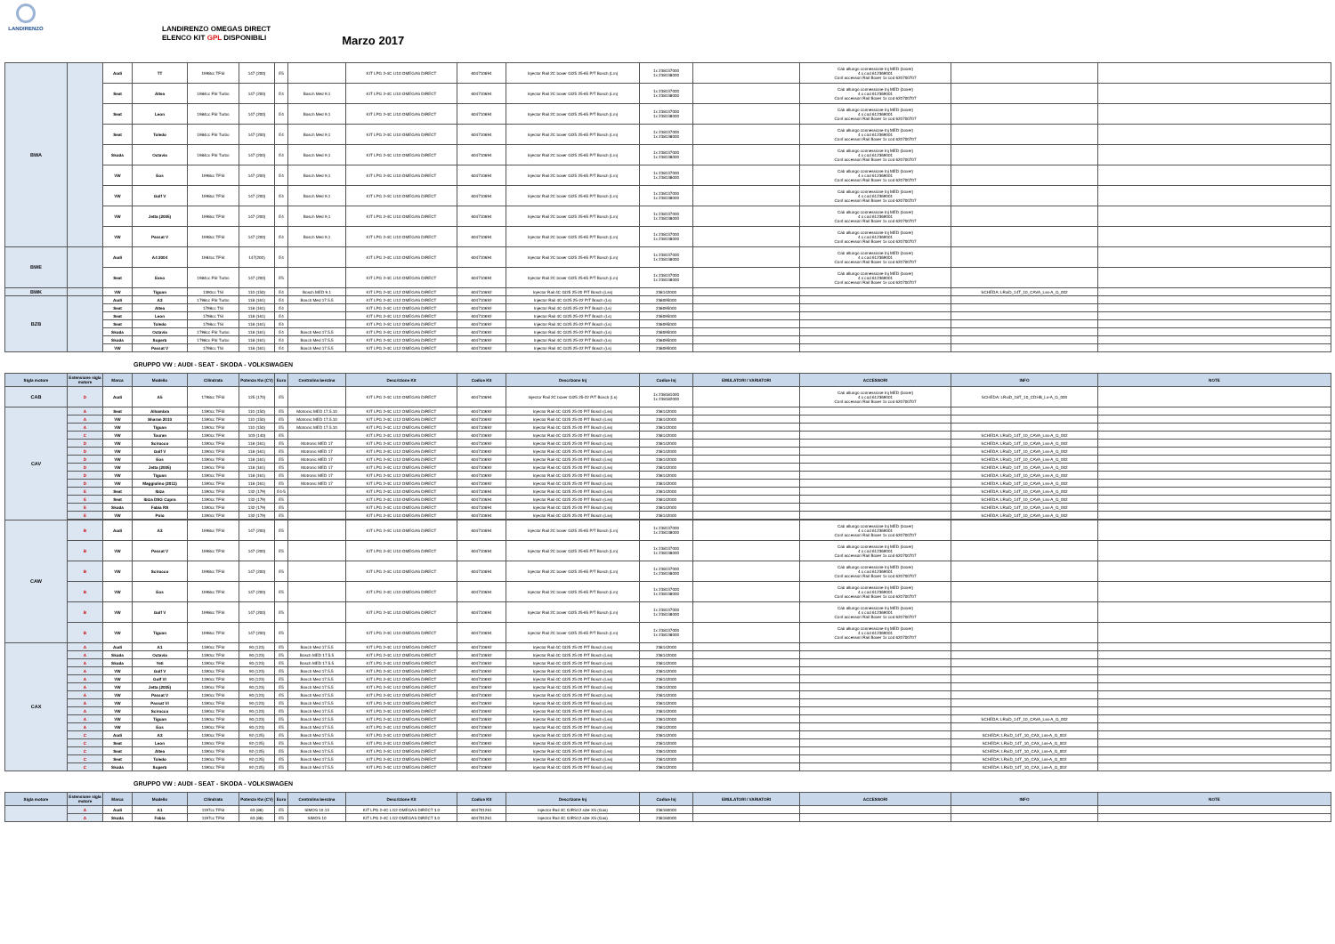LANDIRENZO
LANDIRENZO OMEGAS DIRECT
ELENCO KIT GPL DISPONIBILI
Marzo 2017
| BWA | | Audi | TT | 1998cc TFSI | 147 (200) | E5 | | KIT LPG 2-4C LI10 OMEGAS DIRECT | 604710694 | Injector Rail 2C boxer GI25 25-65 P/T Bosch (Lm) | 1x 238137000 1x 238138000 | | Cab allungo connessione Inj MED (boxer) 4 x cod 612369001 Conf accessori Rail Boxer 1x cod 620700707 | | |
| | | Seat | Altea | 1984cc FSI Turbo | 147 (200) | E4 | Bosch Med 9,1 | KIT LPG 2-4C LI10 OMEGAS DIRECT | 604710694 | Injector Rail 2C boxer GI25 25-65 P/T Bosch (Lm) | 1x 238137000 1x 238138000 | | Cab allungo connessione Inj MED (boxer) 4 x cod 612369001 Conf accessori Rail Boxer 1x cod 620700707 | | |
| | | Seat | Leon | 1984cc FSI Turbo | 147 (200) | E4 | Bosch Med 9,1 | KIT LPG 2-4C LI10 OMEGAS DIRECT | 604710694 | Injector Rail 2C boxer GI25 25-65 P/T Bosch (Lm) | 1x 238137000 1x 238138000 | | Cab allungo connessione Inj MED (boxer) 4 x cod 612369001 Conf accessori Rail Boxer 1x cod 620700707 | | |
| | | Seat | Toledo | 1984cc FSI Turbo | 147 (200) | E4 | Bosch Med 9,1 | KIT LPG 2-4C LI10 OMEGAS DIRECT | 604710694 | Injector Rail 2C boxer GI25 25-65 P/T Bosch (Lm) | 1x 238137000 1x 238138000 | | Cab allungo connessione Inj MED (boxer) 4 x cod 612369001 Conf accessori Rail Boxer 1x cod 620700707 | | |
| | | Skoda | Octavia | 1984cc FSI Turbo | 147 (200) | E4 | Bosch Med 9,1 | KIT LPG 2-4C LI10 OMEGAS DIRECT | 604710694 | Injector Rail 2C boxer GI25 25-65 P/T Bosch (Lm) | 1x 238137000 1x 238138000 | | Cab allungo connessione Inj MED (boxer) 4 x cod 612369001 Conf accessori Rail Boxer 1x cod 620700707 | | |
| | | VW | Eos | 1998cc TFSI | 147 (200) | E4 | Bosch Med 9,1 | KIT LPG 2-4C LI10 OMEGAS DIRECT | 604710694 | Injector Rail 2C boxer GI25 25-65 P/T Bosch (Lm) | 1x 238137000 1x 238138000 | | Cab allungo connessione Inj MED (boxer) 4 x cod 612369001 Conf accessori Rail Boxer 1x cod 620700707 | | |
| | | VW | Golf V | 1998cc TFSI | 147 (200) | E4 | Bosch Med 9,1 | KIT LPG 2-4C LI10 OMEGAS DIRECT | 604710694 | Injector Rail 2C boxer GI25 25-65 P/T Bosch (Lm) | 1x 238137000 1x 238138000 | | Cab allungo connessione Inj MED (boxer) 4 x cod 612369001 Conf accessori Rail Boxer 1x cod 620700707 | | |
| | | VW | Jetta (2005) | 1998cc TFSI | 147 (200) | E4 | Bosch Med 9,1 | KIT LPG 2-4C LI10 OMEGAS DIRECT | 604710694 | Injector Rail 2C boxer GI25 25-65 P/T Bosch (Lm) | 1x 238137000 1x 238138000 | | Cab allungo connessione Inj MED (boxer) 4 x cod 612369001 Conf accessori Rail Boxer 1x cod 620700707 | | |
| | | VW | Passat V | 1998cc TFSI | 147 (200) | E4 | Bosch Med 9,1 | KIT LPG 2-4C LI10 OMEGAS DIRECT | 604710694 | Injector Rail 2C boxer GI25 25-65 P/T Bosch (Lm) | 1x 238137000 1x 238138000 | | Cab allungo connessione Inj MED (boxer) 4 x cod 612369001 Conf accessori Rail Boxer 1x cod 620700707 | | |
| BWE | | Audi | A4 2004 | 1984cc TFSI | 147(200) | E4 | | KIT LPG 2-4C LI10 OMEGAS DIRECT | 604710694 | Injector Rail 2C boxer GI25 25-65 P/T Bosch (Lm) | 1x 238137000 1x 238138000 | | Cab allungo connessione Inj MED (boxer) 4 x cod 612369001 Conf accessori Rail Boxer 1x cod 620700707 | | |
| | | Seat | Exeo | 1984cc FSI Turbo | 147 (200) | E5 | | KIT LPG 2-4C LI10 OMEGAS DIRECT | 604710694 | Injector Rail 2C boxer GI25 25-65 P/T Bosch (Lm) | 1x 238137000 1x 238138000 | | Cab allungo connessione Inj MED (boxer) 4 x cod 612369001 Conf accessori Rail Boxer 1x cod 620700707 | | |
| BWK | | VW | Tiguan | 1390cc TSI | 110 (150) | E4 | Bosch MED 9.1 | KIT LPG 2-4C LI12 OMEGAS DIRECT | 604710692 | Injector Rail 4C GI25 25-20 P/T Bosch (Lss) | 238142000 | | | SCHEDA: LRxiD_14T_10_CAVA_Lss-A_G_002 | |
| BZB | | Audi | A3 | 1798cc FSI Turbo | 118 (161) | E4 | Bosch Med 17.5.5 | KIT LPG 2-4C LI12 OMEGAS DIRECT | 604710692 | Injector Rail 4C GI25 25-22 P/T Bosch (Ls) | 238095000 | | | | |
| | | Seat | Altea | 1798cc TSI | 118 (161) | E4 | | KIT LPG 2-4C LI12 OMEGAS DIRECT | 604710692 | Injector Rail 4C GI25 25-22 P/T Bosch (Ls) | 238095000 | | | | |
| | | Seat | Leon | 1798cc TSI | 118 (161) | E4 | | KIT LPG 2-4C LI12 OMEGAS DIRECT | 604710692 | Injector Rail 4C GI25 25-22 P/T Bosch (Ls) | 238095000 | | | | |
| | | Seat | Toledo | 1798cc TSI | 118 (161) | E4 | | KIT LPG 2-4C LI12 OMEGAS DIRECT | 604710692 | Injector Rail 4C GI25 25-22 P/T Bosch (Ls) | 238095000 | | | | |
| | | Skoda | Octavia | 1798cc FSI Turbo | 118 (161) | E4 | Bosch Med 17.5.5 | KIT LPG 2-4C LI12 OMEGAS DIRECT | 604710692 | Injector Rail 4C GI25 25-22 P/T Bosch (Ls) | 238095000 | | | | |
| | | Skoda | Superb | 1798cc FSI Turbo | 118 (161) | E4 | Bosch Med 17.5.5 | KIT LPG 2-4C LI12 OMEGAS DIRECT | 604710692 | Injector Rail 4C GI25 25-22 P/T Bosch (Ls) | 238095000 | | | | |
| | | VW | Passat V | 1798cc TSI | 118 (161) | E4 | Bosch Med 17.5.5 | KIT LPG 2-4C LI12 OMEGAS DIRECT | 604710692 | Injector Rail 4C GI25 25-22 P/T Bosch (Ls) | 238095000 | | | | |
GRUPPO VW : AUDI - SEAT - SKODA - VOLKSWAGEN
| Sigla motore | Estensione sigla motore | Marca | Modello | Cilindrata | Potenza Kw (CV) | Euro | Centralina benzina | Descrizione Kit | Codice Kit | Descrizone Inj | Codice Inj | EMULATORI / VARIATORI | ACCESSORI | INFO | NOTE |
| --- | --- | --- | --- | --- | --- | --- | --- | --- | --- | --- | --- | --- | --- | --- | --- |
| CAB | D | Audi | A5 | 1798cc TFSI | 125 (170) | E5 | | KIT LPG 2-4C LI10 OMEGAS DIRECT | 604710694 | Injector Rail 2C boxer GI25 25-22 P/T Bosch (Ls) | 1x 238181000 1x 238182000 | | Cab allungo connessione Inj MED (boxer) 4 x cod 612369001 Conf accessori Rail Boxer 1x cod 620700707 | SCHEDA: LRxiD_18T_10_CDHB_Ls-A_G_000 | |
| CAV | A | Seat | Alhambra | 1390cc TFSI | 110 (150) | E5 | Motronic MED 17.5.10 | KIT LPG 2-4C LI12 OMEGAS DIRECT | 604710692 | Injector Rail 4C GI25 25-20 P/T Bosch (Lss) | 238142000 | | | | |
| | A | VW | Sharan 2010 | 1390cc TFSI | 110 (150) | E5 | Motronic MED 17.5.10 | KIT LPG 2-4C LI12 OMEGAS DIRECT | 604710692 | Injector Rail 4C GI25 25-20 P/T Bosch (Lss) | 238142000 | | | | |
| | A | VW | Tiguan | 1390cc TFSI | 110 (150) | E5 | Motronic MED 17.5.10 | KIT LPG 2-4C LI12 OMEGAS DIRECT | 604710692 | Injector Rail 4C GI25 25-20 P/T Bosch (Lss) | 238142000 | | | | |
| | C | VW | Touran | 1390cc TFSI | 103 (140) | E5 | | KIT LPG 2-4C LI12 OMEGAS DIRECT | 604710692 | Injector Rail 4C GI25 25-20 P/T Bosch (Lss) | 238142000 | | | SCHEDA: LRxiD_14T_10_CAVA_Lss-A_G_002 | |
| | D | VW | Scirocco | 1390cc TFSI | 118 (161) | E5 | Motronic MED 17 | KIT LPG 2-4C LI12 OMEGAS DIRECT | 604710692 | Injector Rail 4C GI25 25-20 P/T Bosch (Lss) | 238142000 | | | SCHEDA: LRxiD_14T_10_CAVA_Lss-A_G_002 | |
| | D | VW | Golf V | 1390cc TFSI | 118 (161) | E5 | Motronic MED 17 | KIT LPG 2-4C LI12 OMEGAS DIRECT | 604710692 | Injector Rail 4C GI25 25-20 P/T Bosch (Lss) | 238142000 | | | SCHEDA: LRxiD_14T_10_CAVA_Lss-A_G_002 | |
| | D | VW | Eos | 1390cc TFSI | 118 (161) | E5 | Motronic MED 17 | KIT LPG 2-4C LI12 OMEGAS DIRECT | 604710692 | Injector Rail 4C GI25 25-20 P/T Bosch (Lss) | 238142000 | | | SCHEDA: LRxiD_14T_10_CAVA_Lss-A_G_002 | |
| | D | VW | Jetta (2005) | 1390cc TFSI | 118 (161) | E5 | Motronic MED 17 | KIT LPG 2-4C LI12 OMEGAS DIRECT | 604710692 | Injector Rail 4C GI25 25-20 P/T Bosch (Lss) | 238142000 | | | SCHEDA: LRxiD_14T_10_CAVA_Lss-A_G_002 | |
| | D | VW | Tiguan | 1390cc TFSI | 118 (161) | E5 | Motronic MED 17 | KIT LPG 2-4C LI12 OMEGAS DIRECT | 604710692 | Injector Rail 4C GI25 25-20 P/T Bosch (Lss) | 238142000 | | | SCHEDA: LRxiD_14T_10_CAVA_Lss-A_G_002 | |
| | D | VW | Maggiolino (2011) | 1390cc TFSI | 118 (161) | E5 | Motronic MED 17 | KIT LPG 2-4C LI12 OMEGAS DIRECT | 604710692 | Injector Rail 4C GI25 25-20 P/T Bosch (Lss) | 238142000 | | | SCHEDA: LRxiD_14T_10_CAVA_Lss-A_G_002 | |
| | E | Seat | Ibiza | 1390cc TFSI | 132 (179) | E4-5 | | KIT LPG 2-4C LI10 OMEGAS DIRECT | 604710694 | Injector Rail 4C GI25 25-20 P/T Bosch (Lss) | 238142000 | | | SCHEDA: LRxiD_14T_10_CAVA_Lss-A_G_002 | |
| | E | Seat | Ibiza DSG Cupra | 1390cc TFSI | 132 (179) | E5 | | KIT LPG 2-4C LI10 OMEGAS DIRECT | 604710694 | Injector Rail 4C GI25 25-20 P/T Bosch (Lss) | 238142000 | | | SCHEDA: LRxiD_14T_10_CAVA_Lss-A_G_002 | |
| | E | Skoda | Fabia RS | 1390cc TFSI | 132 (179) | E5 | | KIT LPG 2-4C LI10 OMEGAS DIRECT | 604710694 | Injector Rail 4C GI25 25-20 P/T Bosch (Lss) | 238142000 | | | SCHEDA: LRxiD_14T_10_CAVA_Lss-A_G_002 | |
| | E | VW | Polo | 1390cc TFSI | 132 (179) | E5 | | KIT LPG 2-4C LI10 OMEGAS DIRECT | 604710694 | Injector Rail 4C GI25 25-20 P/T Bosch (Lss) | 238142000 | | | SCHEDA: LRxiD_14T_10_CAVA_Lss-A_G_002 | |
| CAW | B | Audi | A3 | 1998cc TFSI | 147 (200) | E5 | | KIT LPG 2-4C LI10 OMEGAS DIRECT | 604710694 | Injector Rail 2C boxer GI25 25-65 P/T Bosch (Lm) | 1x 238137000 1x 238138000 | | Cab allungo connessione Inj MED (boxer) 4 x cod 612369001 Conf accessori Rail Boxer 1x cod 620700707 | | |
| | B | VW | Passat V | 1998cc TFSI | 147 (200) | E5 | | KIT LPG 2-4C LI10 OMEGAS DIRECT | 604710694 | Injector Rail 2C boxer GI25 25-65 P/T Bosch (Lm) | 1x 238137000 1x 238138000 | | Cab allungo connessione Inj MED (boxer) 4 x cod 612369001 Conf accessori Rail Boxer 1x cod 620700707 | | |
| | B | VW | Scirocco | 1998cc TFSI | 147 (200) | E5 | | KIT LPG 2-4C LI10 OMEGAS DIRECT | 604710694 | Injector Rail 2C boxer GI25 25-65 P/T Bosch (Lm) | 1x 238137000 1x 238138000 | | Cab allungo connessione Inj MED (boxer) 4 x cod 612369001 Conf accessori Rail Boxer 1x cod 620700707 | | |
| | B | VW | Eos | 1998cc TFSI | 147 (200) | E5 | | KIT LPG 2-4C LI10 OMEGAS DIRECT | 604710694 | Injector Rail 2C boxer GI25 25-65 P/T Bosch (Lm) | 1x 238137000 1x 238138000 | | Cab allungo connessione Inj MED (boxer) 4 x cod 612369001 Conf accessori Rail Boxer 1x cod 620700707 | | |
| | B | VW | Golf V | 1998cc TFSI | 147 (200) | E5 | | KIT LPG 2-4C LI10 OMEGAS DIRECT | 604710694 | Injector Rail 2C boxer GI25 25-65 P/T Bosch (Lm) | 1x 238137000 1x 238138000 | | Cab allungo connessione Inj MED (boxer) 4 x cod 612369001 Conf accessori Rail Boxer 1x cod 620700707 | | |
| | B | VW | Tiguan | 1998cc TFSI | 147 (200) | E5 | | KIT LPG 2-4C LI10 OMEGAS DIRECT | 604710694 | Injector Rail 2C boxer GI25 25-65 P/T Bosch (Lm) | 1x 238137000 1x 238138000 | | Cab allungo connessione Inj MED (boxer) 4 x cod 612369001 Conf accessori Rail Boxer 1x cod 620700707 | | |
| CAX | A | Audi | A1 | 1390cc TFSI | 90 (123) | E5 | Bosch Med 17.5.5 | KIT LPG 2-4C LI12 OMEGAS DIRECT | 604710692 | Injector Rail 4C GI25 25-20 P/T Bosch (Lss) | 238142000 | | | | |
| | A | Skoda | Octavia | 1390cc TFSI | 90 (123) | E5 | Bosch MED 17.5.5 | KIT LPG 2-4C LI12 OMEGAS DIRECT | 604710692 | Injector Rail 4C GI25 25-20 P/T Bosch (Lss) | 238142000 | | | | |
| | A | Skoda | Yeti | 1390cc TFSI | 90 (123) | E5 | Bosch MED 17.5.5 | KIT LPG 2-4C LI12 OMEGAS DIRECT | 604710692 | Injector Rail 4C GI25 25-20 P/T Bosch (Lss) | 238142000 | | | | |
| | A | VW | Golf V | 1390cc TFSI | 90 (123) | E5 | Bosch Med 17.5.5 | KIT LPG 2-4C LI12 OMEGAS DIRECT | 604710692 | Injector Rail 4C GI25 25-20 P/T Bosch (Lss) | 238142000 | | | | |
| | A | VW | Golf VI | 1390cc TFSI | 90 (123) | E5 | Bosch Med 17.5.5 | KIT LPG 2-4C LI12 OMEGAS DIRECT | 604710692 | Injector Rail 4C GI25 25-20 P/T Bosch (Lss) | 238142000 | | | | |
| | A | VW | Jetta (2005) | 1390cc TFSI | 90 (123) | E5 | Bosch Med 17.5.5 | KIT LPG 2-4C LI12 OMEGAS DIRECT | 604710692 | Injector Rail 4C GI25 25-20 P/T Bosch (Lss) | 238142000 | | | | |
| | A | VW | Passat V | 1390cc TFSI | 90 (123) | E5 | Bosch Med 17.5.5 | KIT LPG 2-4C LI12 OMEGAS DIRECT | 604710692 | Injector Rail 4C GI25 25-20 P/T Bosch (Lss) | 238142000 | | | | |
| | A | VW | Passat VI | 1390cc TFSI | 90 (123) | E5 | Bosch Med 17.5.5 | KIT LPG 2-4C LI12 OMEGAS DIRECT | 604710692 | Injector Rail 4C GI25 25-20 P/T Bosch (Lss) | 238142000 | | | | |
| | A | VW | Scirocco | 1390cc TFSI | 90 (123) | E5 | Bosch Med 17.5.5 | KIT LPG 2-4C LI12 OMEGAS DIRECT | 604710692 | Injector Rail 4C GI25 25-20 P/T Bosch (Lss) | 238142000 | | | | |
| | A | VW | Tiguan | 1390cc TFSI | 90 (123) | E5 | Bosch Med 17.5.5 | KIT LPG 2-4C LI12 OMEGAS DIRECT | 604710692 | Injector Rail 4C GI25 25-20 P/T Bosch (Lss) | 238142000 | | | SCHEDA: LRxiD_14T_10_CAVA_Lss-A_G_002 | |
| | A | VW | Eos | 1390cc TFSI | 90 (123) | E5 | Bosch Med 17.5.5 | KIT LPG 2-4C LI12 OMEGAS DIRECT | 604710692 | Injector Rail 4C GI25 25-20 P/T Bosch (Lss) | 238142000 | | | | |
| | C | Audi | A3 | 1390cc TFSI | 92 (125) | E5 | Bosch Med 17.5.5 | KIT LPG 2-4C LI12 OMEGAS DIRECT | 604710692 | Injector Rail 4C GI25 25-20 P/T Bosch (Lss) | 238142000 | | | SCHEDA: LRxiD_14T_10_CAX_Lss-A_G_002 | |
| | C | Seat | Leon | 1390cc TFSI | 92 (125) | E5 | Bosch Med 17.5.5 | KIT LPG 2-4C LI12 OMEGAS DIRECT | 604710692 | Injector Rail 4C GI25 25-20 P/T Bosch (Lss) | 238142000 | | | SCHEDA: LRxiD_14T_10_CAX_Lss-A_G_002 | |
| | C | Seat | Altea | 1390cc TFSI | 92 (125) | E5 | Bosch Med 17.5.5 | KIT LPG 2-4C LI12 OMEGAS DIRECT | 604710692 | Injector Rail 4C GI25 25-20 P/T Bosch (Lss) | 238142000 | | | SCHEDA: LRxiD_14T_10_CAX_Lss-A_G_002 | |
| | C | Seat | Toledo | 1390cc TFSI | 92 (125) | E5 | Bosch Med 17.5.5 | KIT LPG 2-4C LI12 OMEGAS DIRECT | 604710692 | Injector Rail 4C GI25 25-20 P/T Bosch (Lss) | 238142000 | | | SCHEDA: LRxiD_14T_10_CAX_Lss-A_G_002 | |
| | C | Skoda | Superb | 1390cc TFSI | 92 (125) | E5 | Bosch Med 17.5.5 | KIT LPG 2-4C LI12 OMEGAS DIRECT | 604710692 | Injector Rail 4C GI25 25-20 P/T Bosch (Lss) | 238142000 | | | SCHEDA: LRxiD_14T_10_CAX_Lss-A_G_002 | |
GRUPPO VW : AUDI - SEAT - SKODA - VOLKSWAGEN
| Sigla motore | Estensione sigla motore | Marca | Modello | Cilindrata | Potenza Kw (CV) | Euro | Centralina benzina | Descrizione Kit | Codice Kit | Descrizone Inj | Codice Inj | EMULATORI / VARIATORI | ACCESSORI | INFO | NOTE |
| --- | --- | --- | --- | --- | --- | --- | --- | --- | --- | --- | --- | --- | --- | --- | --- |
| | A | Audi | A1 | 1197cc TFSI | 63 (86) | E5 | SIMOS 10.13 | KIT LPG 2-4C LI12 OMEGAS DIRECT 3.0 | 604701261 | Injector Rail 4C GIRS12 size XS (Gas) | 238160000 | | | | |
| | A | Skoda | Fabia | 1197cc TFSI | 63 (86) | E5 | SIMOS 10 | KIT LPG 2-4C LI12 OMEGAS DIRECT 3.0 | 604701261 | Injector Rail 4C GIRS12 size XS (Gas) | 238160000 | | | | |